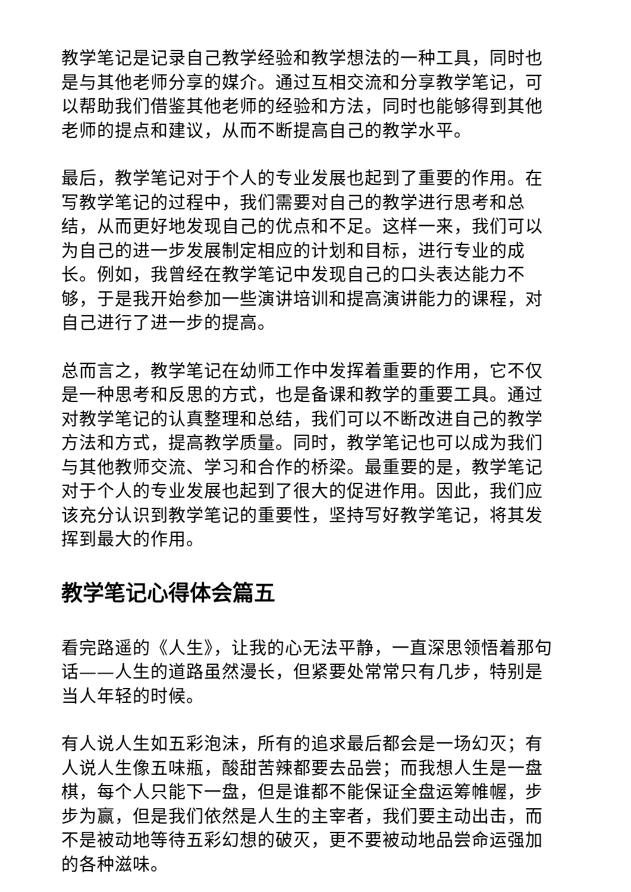教学笔记是记录自己教学经验和教学想法的一种工具，同时也是与其他老师分享的媒介。通过互相交流和分享教学笔记，可以帮助我们借鉴其他老师的经验和方法，同时也能够得到其他老师的提点和建议，从而不断提高自己的教学水平。
最后，教学笔记对于个人的专业发展也起到了重要的作用。在写教学笔记的过程中，我们需要对自己的教学进行思考和总结，从而更好地发现自己的优点和不足。这样一来，我们可以为自己的进一步发展制定相应的计划和目标，进行专业的成长。例如，我曾经在教学笔记中发现自己的口头表达能力不够，于是我开始参加一些演讲培训和提高演讲能力的课程，对自己进行了进一步的提高。
总而言之，教学笔记在幼师工作中发挥着重要的作用，它不仅是一种思考和反思的方式，也是备课和教学的重要工具。通过对教学笔记的认真整理和总结，我们可以不断改进自己的教学方法和方式，提高教学质量。同时，教学笔记也可以成为我们与其他教师交流、学习和合作的桥梁。最重要的是，教学笔记对于个人的专业发展也起到了很大的促进作用。因此，我们应该充分认识到教学笔记的重要性，坚持写好教学笔记，将其发挥到最大的作用。
教学笔记心得体会篇五
看完路遥的《人生》，让我的心无法平静，一直深思领悟着那句话——人生的道路虽然漫长，但紧要处常常只有几步，特别是当人年轻的时候。
有人说人生如五彩泡沫，所有的追求最后都会是一场幻灭；有人说人生像五味瓶，酸甜苦辣都要去品尝；而我想人生是一盘棋，每个人只能下一盘，但是谁都不能保证全盘运筹帷幄，步步为赢，但是我们依然是人生的主宰者，我们要主动出击，而不是被动地等待五彩幻想的破灭，更不要被动地品尝命运强加的各种滋味。